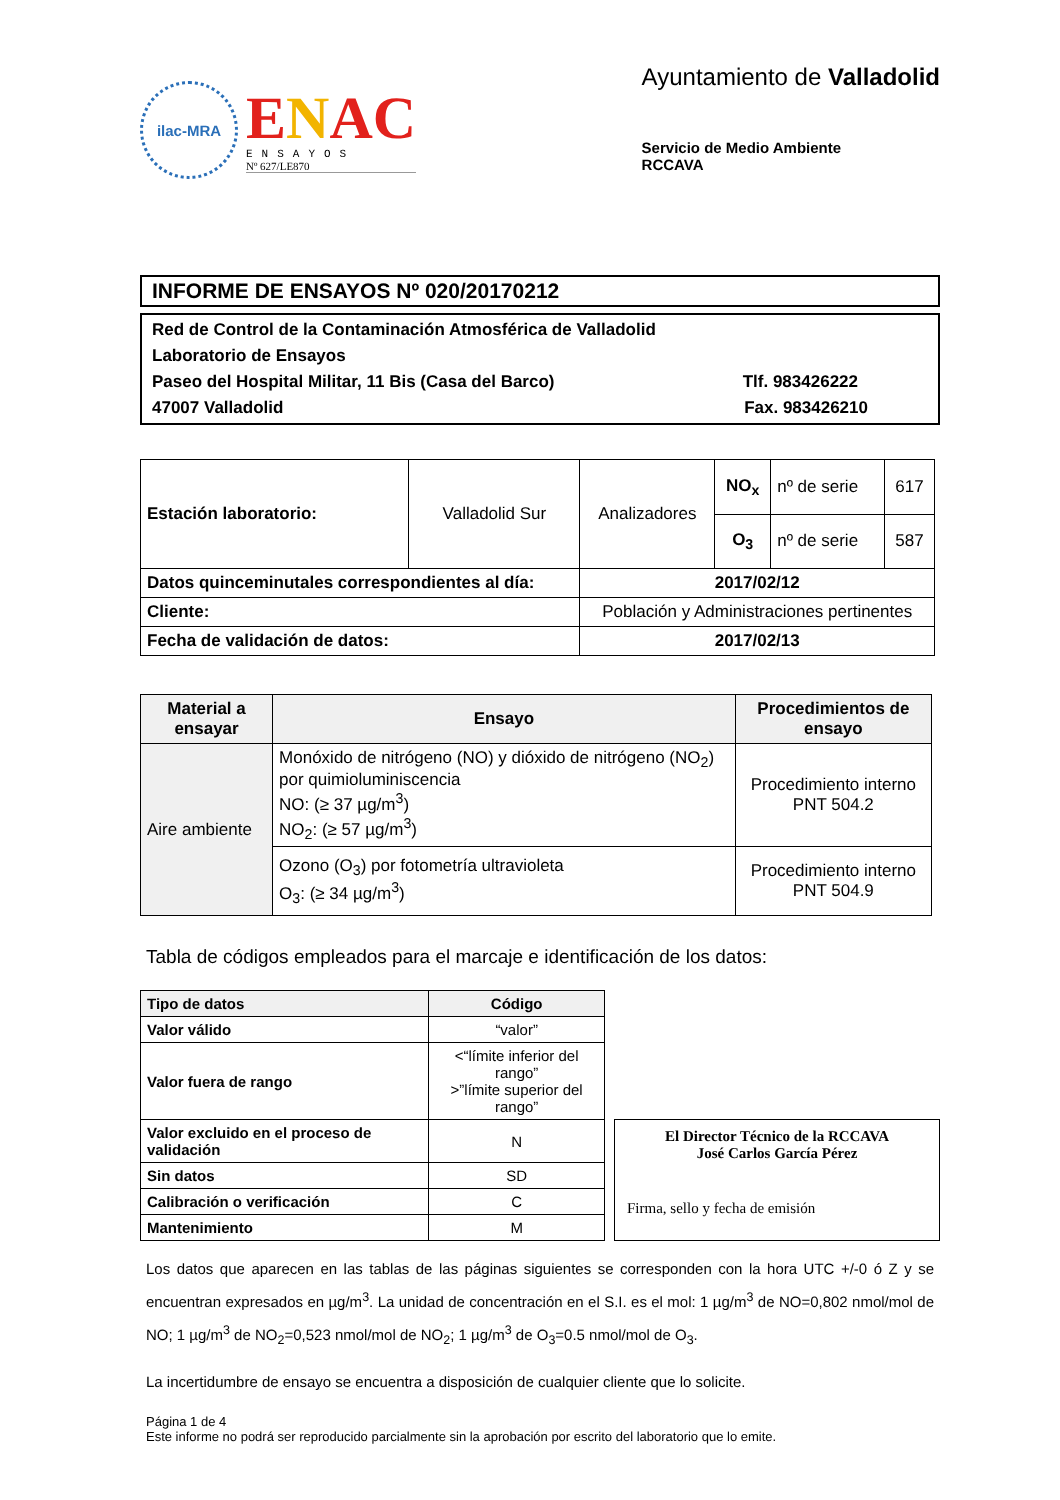ilac-MRA
ENAC
ENSAYOS
Nº 627/LE870
Ayuntamiento de Valladolid
Servicio de Medio Ambiente
RCCAVA
INFORME DE ENSAYOS Nº 020/20170212
Red de Control de la Contaminación Atmosférica de Valladolid
Laboratorio de Ensayos
Paseo del Hospital Militar, 11 Bis (Casa del Barco) Tlf. 983426222
47007 Valladolid Fax. 983426210
| Estación laboratorio: | Valladolid Sur | Analizadores | NO<sub>x</sub> | nº de serie | 617 |
| | | | O<sub>3</sub> | nº de serie | 587 |
| Datos quinceminutales correspondientes al día: | | 2017/02/12 | | | |
| Cliente: | | Población y Administraciones pertinentes | | | |
| Fecha de validación de datos: | | 2017/02/13 | | | |
| Material a ensayar | Ensayo | Procedimientos de ensayo |
| --- | --- | --- |
| Aire ambiente | Monóxido de nitrógeno (NO) y dióxido de nitrógeno (NO<sub>2</sub>) por quimioluminiscencia NO: (≥ 37 µg/m<sup>3</sup>) NO<sub>2</sub>: (≥ 57 µg/m<sup>3</sup>) | Procedimiento interno PNT 504.2 |
| | Ozono (O<sub>3</sub>) por fotometría ultravioleta O<sub>3</sub>: (≥ 34 µg/m<sup>3</sup>) | Procedimiento interno PNT 504.9 |
Tabla de códigos empleados para el marcaje e identificación de los datos:
| Tipo de datos | Código |
| --- | --- |
| Valor válido | “valor” |
| Valor fuera de rango | <“límite inferior del rango” >”límite superior del rango” |
| Valor excluido en el proceso de validación | N |
| Sin datos | SD |
| Calibración o verificación | C |
| Mantenimiento | M |
El Director Técnico de la RCCAVA
José Carlos García Pérez
Firma, sello y fecha de emisión
Los datos que aparecen en las tablas de las páginas siguientes se corresponden con la hora UTC +/-0 ó Z y se encuentran expresados en µg/m<sup>3</sup>. La unidad de concentración en el S.I. es el mol: 1 µg/m<sup>3</sup> de NO=0,802 nmol/mol de NO; 1 µg/m<sup>3</sup> de NO<sub>2</sub>=0,523 nmol/mol de NO<sub>2</sub>; 1 µg/m<sup>3</sup> de O<sub>3</sub>=0.5 nmol/mol de O<sub>3</sub>.
La incertidumbre de ensayo se encuentra a disposición de cualquier cliente que lo solicite.
Página 1 de 4
Este informe no podrá ser reproducido parcialmente sin la aprobación por escrito del laboratorio que lo emite.